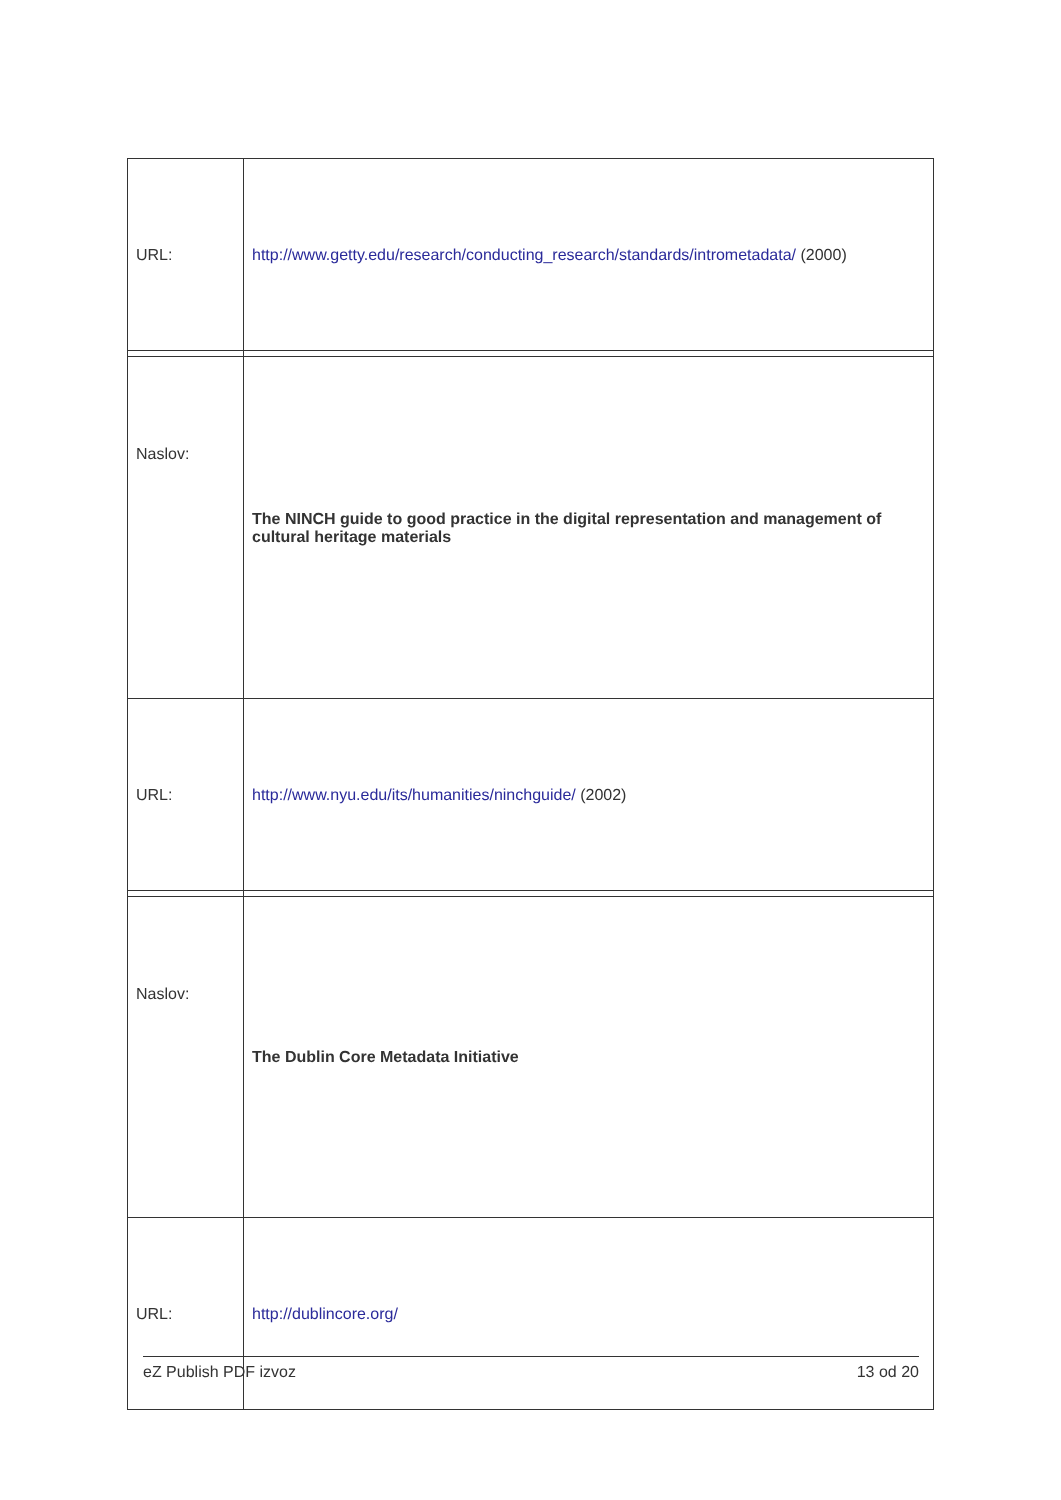| URL: | http://www.getty.edu/research/conducting_research/standards/intrometadata/ (2000) |
| Naslov: | The NINCH guide to good practice in the digital representation and management of cultural heritage materials |
| URL: | http://www.nyu.edu/its/humanities/ninchguide/ (2002) |
| Naslov: | The Dublin Core Metadata Initiative |
| URL: | http://dublincore.org/ |
eZ Publish PDF izvoz 13 od 20